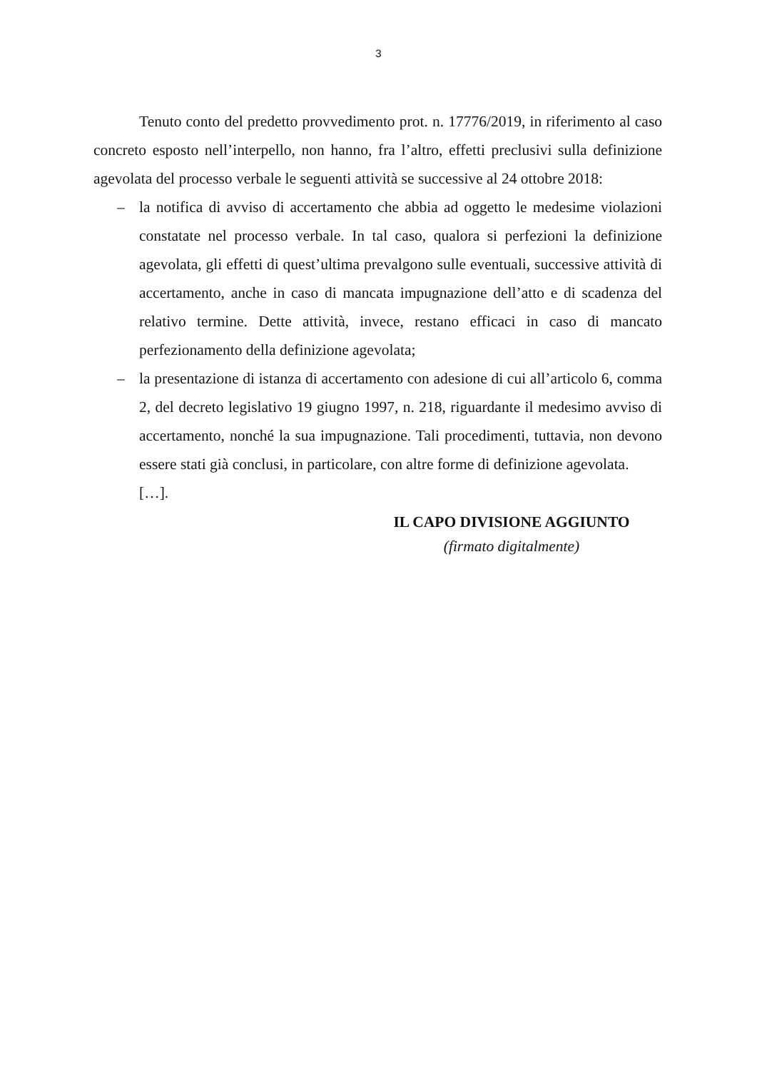3
Tenuto conto del predetto provvedimento prot. n. 17776/2019, in riferimento al caso concreto esposto nell’interpello, non hanno, fra l’altro, effetti preclusivi sulla definizione agevolata del processo verbale le seguenti attività se successive al 24 ottobre 2018:
– la notifica di avviso di accertamento che abbia ad oggetto le medesime violazioni constatate nel processo verbale. In tal caso, qualora si perfezioni la definizione agevolata, gli effetti di quest’ultima prevalgono sulle eventuali, successive attività di accertamento, anche in caso di mancata impugnazione dell’atto e di scadenza del relativo termine. Dette attività, invece, restano efficaci in caso di mancato perfezionamento della definizione agevolata;
– la presentazione di istanza di accertamento con adesione di cui all’articolo 6, comma 2, del decreto legislativo 19 giugno 1997, n. 218, riguardante il medesimo avviso di accertamento, nonché la sua impugnazione. Tali procedimenti, tuttavia, non devono essere stati già conclusi, in particolare, con altre forme di definizione agevolata.
[…].
IL CAPO DIVISIONE AGGIUNTO
(firmato digitalmente)